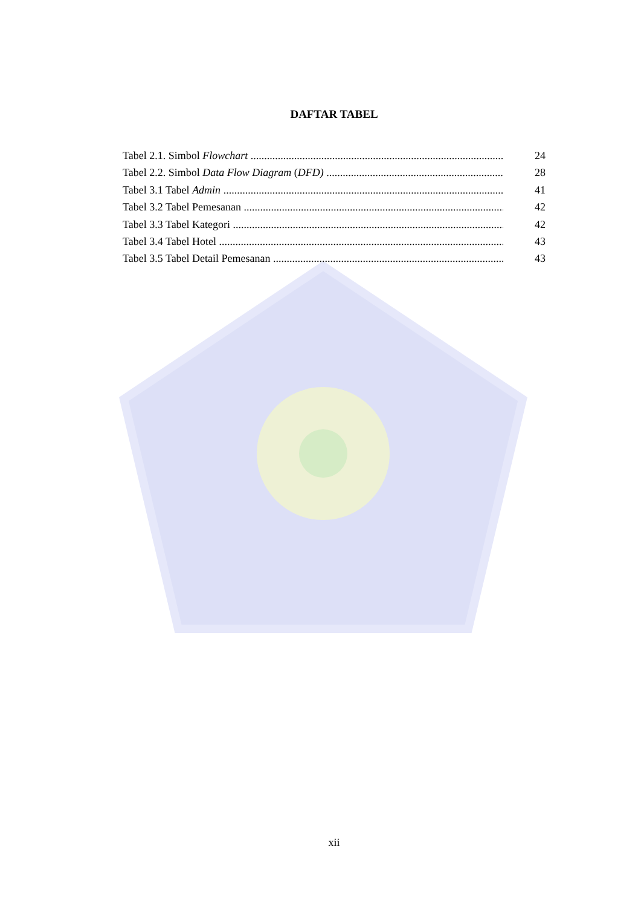DAFTAR TABEL
Tabel 2.1. Simbol Flowchart 24
Tabel 2.2. Simbol Data Flow Diagram (DFD) 28
Tabel 3.1 Tabel Admin 41
Tabel 3.2 Tabel Pemesanan 42
Tabel 3.3 Tabel Kategori 42
Tabel 3.4 Tabel Hotel 43
Tabel 3.5 Tabel Detail Pemesanan 43
xii